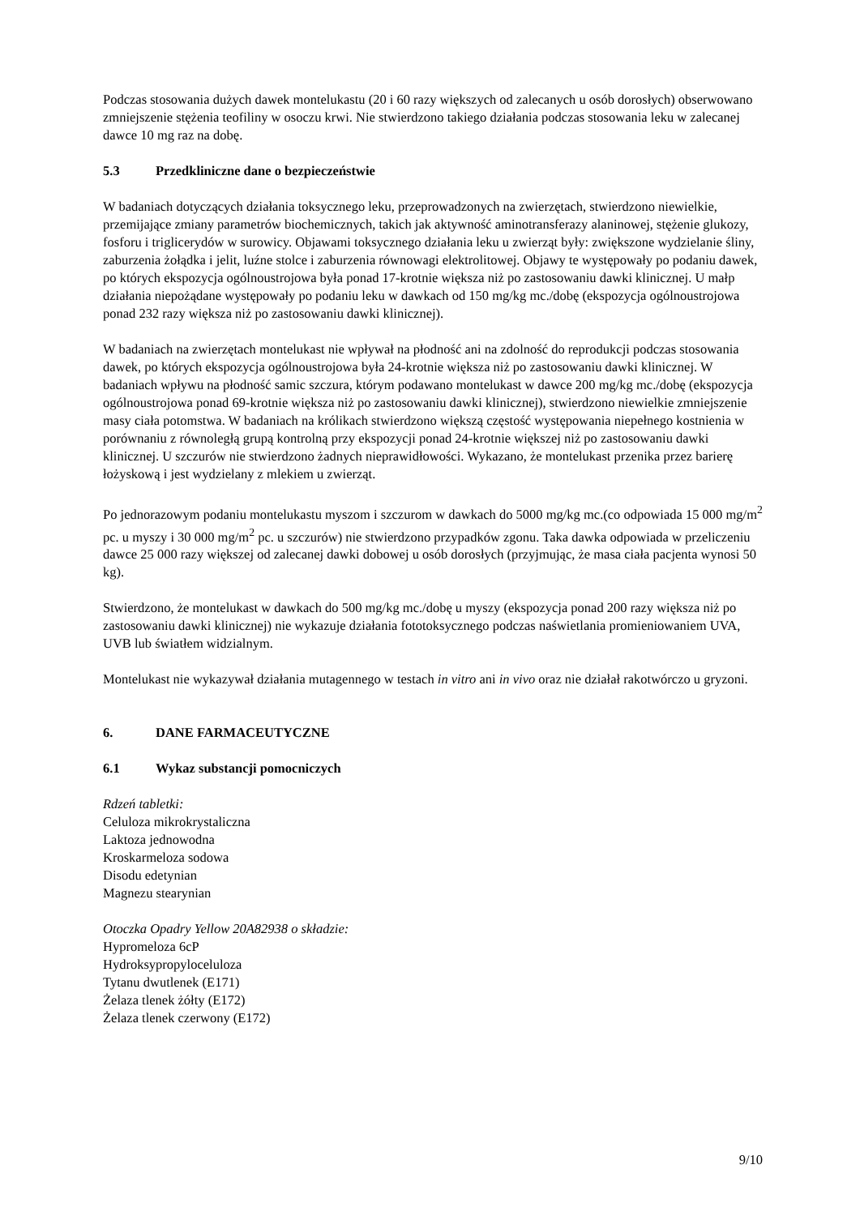Podczas stosowania dużych dawek montelukastu (20 i 60 razy większych od zalecanych u osób dorosłych) obserwowano zmniejszenie stężenia teofiliny w osoczu krwi. Nie stwierdzono takiego działania podczas stosowania leku w zalecanej dawce 10 mg raz na dobę.
5.3 Przedkliniczne dane o bezpieczeństwie
W badaniach dotyczących działania toksycznego leku, przeprowadzonych na zwierzętach, stwierdzono niewielkie, przemijające zmiany parametrów biochemicznych, takich jak aktywność aminotransferazy alaninowej, stężenie glukozy, fosforu i triglicerydów w surowicy. Objawami toksycznego działania leku u zwierząt były: zwiększone wydzielanie śliny, zaburzenia żołądka i jelit, luźne stolce i zaburzenia równowagi elektrolitowej. Objawy te występowały po podaniu dawek, po których ekspozycja ogólnoustrojowa była ponad 17-krotnie większa niż po zastosowaniu dawki klinicznej. U małp działania niepożądane występowały po podaniu leku w dawkach od 150 mg/kg mc./dobę (ekspozycja ogólnoustrojowa ponad 232 razy większa niż po zastosowaniu dawki klinicznej).
W badaniach na zwierzętach montelukast nie wpływał na płodność ani na zdolność do reprodukcji podczas stosowania dawek, po których ekspozycja ogólnoustrojowa była 24-krotnie większa niż po zastosowaniu dawki klinicznej. W badaniach wpływu na płodność samic szczura, którym podawano montelukast w dawce 200 mg/kg mc./dobę (ekspozycja ogólnoustrojowa ponad 69-krotnie większa niż po zastosowaniu dawki klinicznej), stwierdzono niewielkie zmniejszenie masy ciała potomstwa. W badaniach na królikach stwierdzono większą częstość występowania niepełnego kostnienia w porównaniu z równoległą grupą kontrolną przy ekspozycji ponad 24-krotnie większej niż po zastosowaniu dawki klinicznej. U szczurów nie stwierdzono żadnych nieprawidłowości. Wykazano, że montelukast przenika przez barierę łożyskową i jest wydzielany z mlekiem u zwierząt.
Po jednorazowym podaniu montelukastu myszom i szczurom w dawkach do 5000 mg/kg mc.(co odpowiada 15 000 mg/m<sup>2</sup> pc. u myszy i 30 000 mg/m<sup>2</sup> pc. u szczurów) nie stwierdzono przypadków zgonu. Taka dawka odpowiada w przeliczeniu dawce 25 000 razy większej od zalecanej dawki dobowej u osób dorosłych (przyjmując, że masa ciała pacjenta wynosi 50 kg).
Stwierdzono, że montelukast w dawkach do 500 mg/kg mc./dobę u myszy (ekspozycja ponad 200 razy większa niż po zastosowaniu dawki klinicznej) nie wykazuje działania fototoksycznego podczas naświetlania promieniowaniem UVA, UVB lub światłem widzialnym.
Montelukast nie wykazywał działania mutagennego w testach in vitro ani in vivo oraz nie działał rakotwórczo u gryzoni.
6. DANE FARMACEUTYCZNE
6.1 Wykaz substancji pomocniczych
Rdzeń tabletki:
Celuloza mikrokrystaliczna
Laktoza jednowodna
Kroskarmeloza sodowa
Disodu edetynian
Magnezu stearynian
Otoczka Opadry Yellow 20A82938 o składzie:
Hypromeloza 6cP
Hydroksypropyloceluloza
Tytanu dwutlenek (E171)
Żelaza tlenek żółty (E172)
Żelaza tlenek czerwony (E172)
9/10